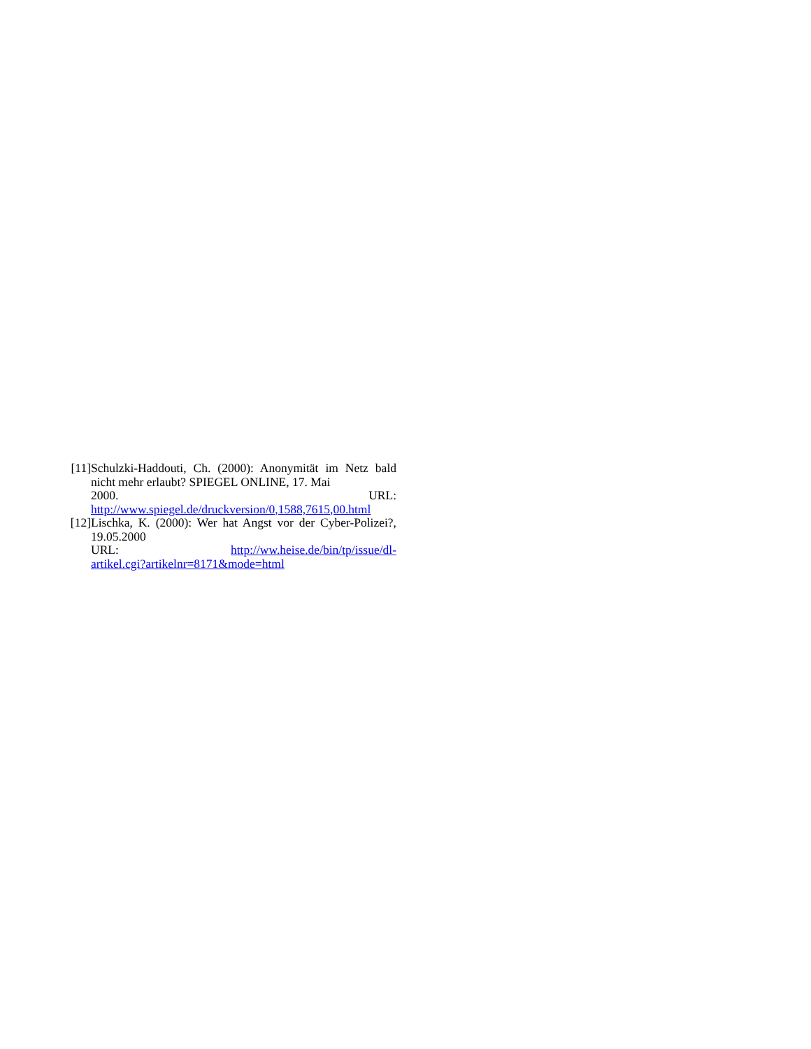[11]
Schulzki-Haddouti, Ch. (2000): Anonymität im Netz bald nicht mehr erlaubt? SPIEGEL ONLINE, 17. Mai
2000. URL:
http://www.spiegel.de/druckversion/0,1588,7615,00.html
[12]
Lischka, K. (2000): Wer hat Angst vor der Cyber-Polizei?, 19.05.2000
URL: http://ww.heise.de/bin/tp/issue/dl-
artikel.cgi?artikelnr=8171&mode=html